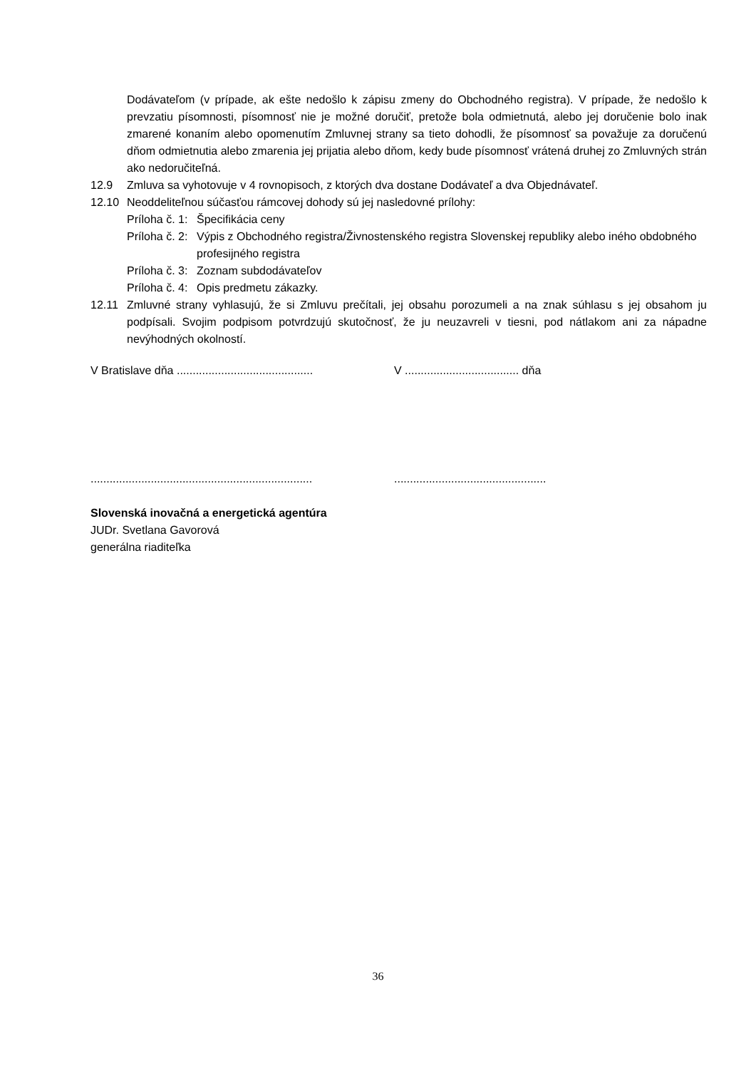Dodávateľom (v prípade, ak ešte nedošlo k zápisu zmeny do Obchodného registra). V prípade, že nedošlo k prevzatiu písomnosti, písomnosť nie je možné doručiť, pretože bola odmietnutá, alebo jej doručenie bolo inak zmarené konaním alebo opomenutím Zmluvnej strany sa tieto dohodli, že písomnosť sa považuje za doručenú dňom odmietnutia alebo zmarenia jej prijatia alebo dňom, kedy bude písomnosť vrátená druhej zo Zmluvných strán ako nedoručiteľná.
12.9 Zmluva sa vyhotovuje v 4 rovnopisoch, z ktorých dva dostane Dodávateľ a dva Objednávateľ.
12.10 Neoddeliteľnou súčasťou rámcovej dohody sú jej nasledovné prílohy:
Príloha č. 1: Špecifikácia ceny
Príloha č. 2: Výpis z Obchodného registra/Živnostenského registra Slovenskej republiky alebo iného obdobného profesijného registra
Príloha č. 3: Zoznam subdodávateľov
Príloha č. 4: Opis predmetu zákazky.
12.11 Zmluvné strany vyhlasujú, že si Zmluvu prečítali, jej obsahu porozumeli a na znak súhlasu s jej obsahom ju podpísali. Svojim podpisom potvrdzujú skutočnosť, že ju neuzavreli v tiesni, pod nátlakom ani za nápadne nevýhodných okolností.
V Bratislave dňa ...........................................
V .................................... dňa
......................................................................
................................................
Slovenská inovačná a energetická agentúra
JUDr. Svetlana Gavorová
generálna riaditeľka
36